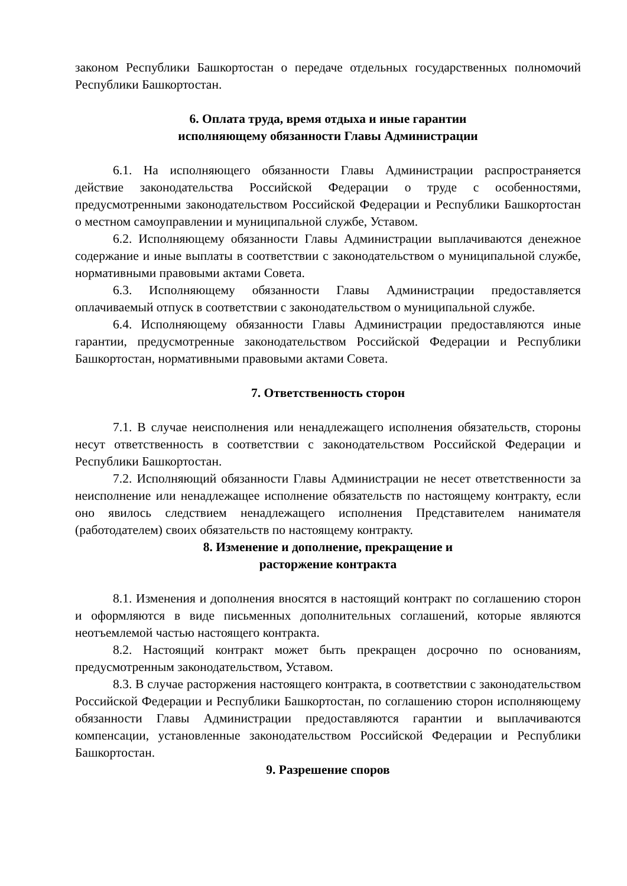законом Республики Башкортостан о передаче отдельных государственных полномочий Республики Башкортостан.
6. Оплата труда, время отдыха и иные гарантии
исполняющему обязанности Главы Администрации
6.1. На исполняющего обязанности Главы Администрации распространяется действие законодательства Российской Федерации о труде с особенностями, предусмотренными законодательством Российской Федерации и Республики Башкортостан о местном самоуправлении и муниципальной службе, Уставом.
6.2. Исполняющему обязанности Главы Администрации выплачиваются денежное содержание и иные выплаты в соответствии с законодательством о муниципальной службе, нормативными правовыми актами Совета.
6.3. Исполняющему обязанности Главы Администрации предоставляется оплачиваемый отпуск в соответствии с законодательством о муниципальной службе.
6.4. Исполняющему обязанности Главы Администрации предоставляются иные гарантии, предусмотренные законодательством Российской Федерации и Республики Башкортостан, нормативными правовыми актами Совета.
7. Ответственность сторон
7.1. В случае неисполнения или ненадлежащего исполнения обязательств, стороны несут ответственность в соответствии с законодательством Российской Федерации и Республики Башкортостан.
7.2. Исполняющий обязанности Главы Администрации не несет ответственности за неисполнение или ненадлежащее исполнение обязательств по настоящему контракту, если оно явилось следствием ненадлежащего исполнения Представителем нанимателя (работодателем) своих обязательств по настоящему контракту.
8. Изменение и дополнение, прекращение и
расторжение контракта
8.1. Изменения и дополнения вносятся в настоящий контракт по соглашению сторон и оформляются в виде письменных дополнительных соглашений, которые являются неотъемлемой частью настоящего контракта.
8.2. Настоящий контракт может быть прекращен досрочно по основаниям, предусмотренным законодательством, Уставом.
8.3. В случае расторжения настоящего контракта, в соответствии с законодательством Российской Федерации и Республики Башкортостан, по соглашению сторон исполняющему обязанности Главы Администрации предоставляются гарантии и выплачиваются компенсации, установленные законодательством Российской Федерации и Республики Башкортостан.
9. Разрешение споров